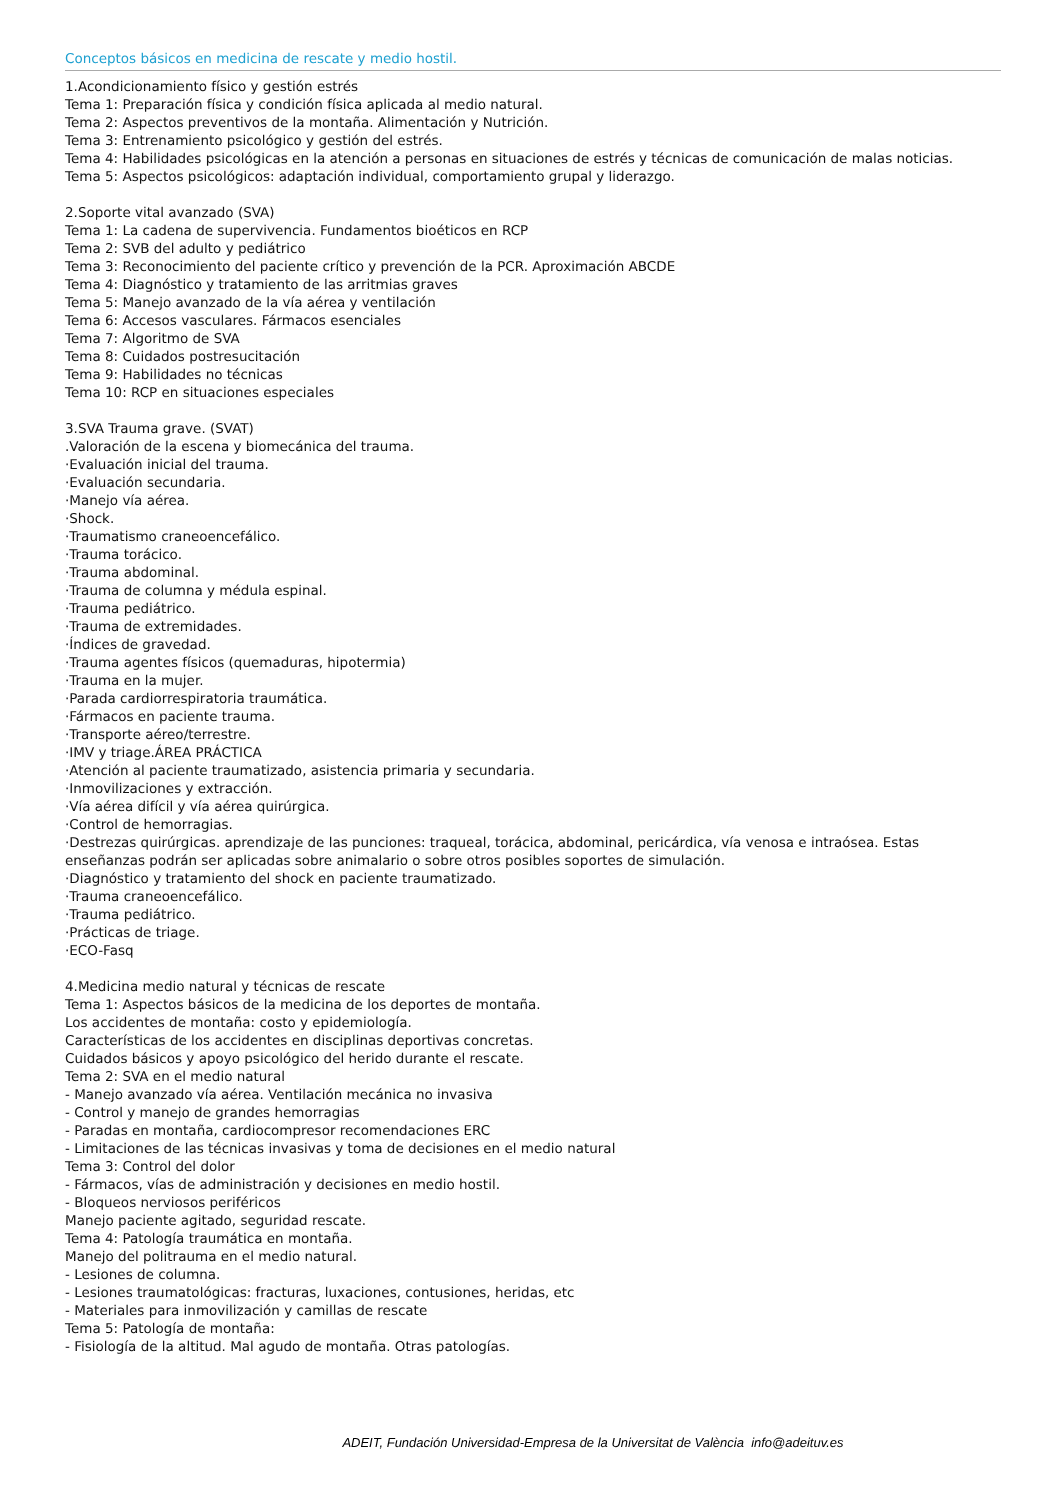Conceptos básicos en medicina de rescate y medio hostil.
1.Acondicionamiento físico y gestión estrés
Tema 1: Preparación física y condición física aplicada al medio natural.
Tema 2: Aspectos preventivos de la montaña. Alimentación y Nutrición.
Tema 3: Entrenamiento psicológico y gestión del estrés.
Tema 4: Habilidades psicológicas en la atención a personas en situaciones de estrés y técnicas de comunicación de malas noticias.
Tema 5: Aspectos psicológicos: adaptación individual, comportamiento grupal y liderazgo.
2.Soporte vital avanzado (SVA)
Tema 1: La cadena de supervivencia. Fundamentos bioéticos en RCP
Tema 2: SVB del adulto y pediátrico
Tema 3: Reconocimiento del paciente crítico y prevención de la PCR. Aproximación ABCDE
Tema 4: Diagnóstico y tratamiento de las arritmias graves
Tema 5: Manejo avanzado de la vía aérea y ventilación
Tema 6: Accesos vasculares. Fármacos esenciales
Tema 7: Algoritmo de SVA
Tema 8: Cuidados postresucitación
Tema 9: Habilidades no técnicas
Tema 10: RCP en situaciones especiales
3.SVA Trauma grave. (SVAT)
.Valoración de la escena y biomecánica del trauma.
·Evaluación inicial del trauma.
·Evaluación secundaria.
·Manejo vía aérea.
·Shock.
·Traumatismo craneoencefálico.
·Trauma torácico.
·Trauma abdominal.
·Trauma de columna y médula espinal.
·Trauma pediátrico.
·Trauma de extremidades.
·Índices de gravedad.
·Trauma agentes físicos (quemaduras, hipotermia)
·Trauma en la mujer.
·Parada cardiorrespiratoria traumática.
·Fármacos en paciente trauma.
·Transporte aéreo/terrestre.
·IMV y triage.ÁREA PRÁCTICA
·Atención al paciente traumatizado, asistencia primaria y secundaria.
·Inmovilizaciones y extracción.
·Vía aérea difícil y vía aérea quirúrgica.
·Control de hemorragias.
·Destrezas quirúrgicas. aprendizaje de las punciones: traqueal, torácica, abdominal, pericárdica, vía venosa e intraósea. Estas enseñanzas podrán ser aplicadas sobre animalario o sobre otros posibles soportes de simulación.
·Diagnóstico y tratamiento del shock en paciente traumatizado.
·Trauma craneoencefálico.
·Trauma pediátrico.
·Prácticas de triage.
·ECO-Fasq
4.Medicina medio natural y técnicas de rescate
Tema 1: Aspectos básicos de la medicina de los deportes de montaña.
Los accidentes de montaña: costo y epidemiología.
Características de los accidentes en disciplinas deportivas concretas.
Cuidados básicos y apoyo psicológico del herido durante el rescate.
Tema 2: SVA en el medio natural
- Manejo avanzado vía aérea. Ventilación mecánica no invasiva
- Control y manejo de grandes hemorragias
- Paradas en montaña, cardiocompresor recomendaciones ERC
- Limitaciones de las técnicas invasivas y toma de decisiones en el medio natural
Tema 3: Control del dolor
- Fármacos, vías de administración y decisiones en medio hostil.
- Bloqueos nerviosos periféricos
Manejo paciente agitado, seguridad rescate.
Tema 4: Patología traumática en montaña.
Manejo del politrauma en el medio natural.
- Lesiones de columna.
- Lesiones traumatológicas: fracturas, luxaciones, contusiones, heridas, etc
- Materiales para inmovilización y camillas de rescate
Tema 5: Patología de montaña:
- Fisiología de la altitud. Mal agudo de montaña. Otras patologías.
ADEIT, Fundación Universidad-Empresa de la Universitat de València info@adeituv.es